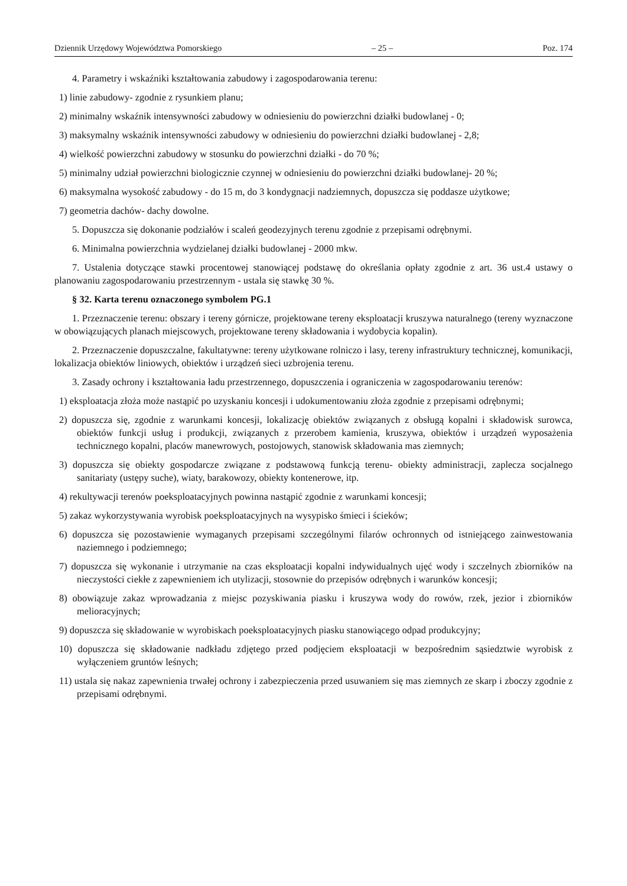Dziennik Urzędowy Województwa Pomorskiego – 25 – Poz. 174
4. Parametry i wskaźniki kształtowania zabudowy i zagospodarowania terenu:
1) linie zabudowy- zgodnie z rysunkiem planu;
2) minimalny wskaźnik intensywności zabudowy w odniesieniu do powierzchni działki budowlanej - 0;
3) maksymalny wskaźnik intensywności zabudowy w odniesieniu do powierzchni działki budowlanej - 2,8;
4) wielkość powierzchni zabudowy w stosunku do powierzchni działki - do 70 %;
5) minimalny udział powierzchni biologicznie czynnej w odniesieniu do powierzchni działki budowlanej- 20 %;
6) maksymalna wysokość zabudowy - do 15 m, do 3 kondygnacji nadziemnych, dopuszcza się poddasze użytkowe;
7) geometria dachów- dachy dowolne.
5. Dopuszcza się dokonanie podziałów i scaleń geodezyjnych terenu zgodnie z przepisami odrębnymi.
6. Minimalna powierzchnia wydzielanej działki budowlanej - 2000 mkw.
7. Ustalenia dotyczące stawki procentowej stanowiącej podstawę do określania opłaty zgodnie z art. 36 ust.4 ustawy o planowaniu zagospodarowaniu przestrzennym - ustala się stawkę 30 %.
§ 32. Karta terenu oznaczonego symbolem PG.1
1. Przeznaczenie terenu: obszary i tereny górnicze, projektowane tereny eksploatacji kruszywa naturalnego (tereny wyznaczone w obowiązujących planach miejscowych, projektowane tereny składowania i wydobycia kopalin).
2. Przeznaczenie dopuszczalne, fakultatywne: tereny użytkowane rolniczo i lasy, tereny infrastruktury technicznej, komunikacji, lokalizacja obiektów liniowych, obiektów i urządzeń sieci uzbrojenia terenu.
3. Zasady ochrony i kształtowania ładu przestrzennego, dopuszczenia i ograniczenia w zagospodarowaniu terenów:
1) eksploatacja złoża może nastąpić po uzyskaniu koncesji i udokumentowaniu złoża zgodnie z przepisami odrębnymi;
2) dopuszcza się, zgodnie z warunkami koncesji, lokalizację obiektów związanych z obsługą kopalni i składowisk surowca, obiektów funkcji usług i produkcji, związanych z przerobem kamienia, kruszywa, obiektów i urządzeń wyposażenia technicznego kopalni, placów manewrowych, postojowych, stanowisk składowania mas ziemnych;
3) dopuszcza się obiekty gospodarcze związane z podstawową funkcją terenu- obiekty administracji, zaplecza socjalnego sanitariaty (ustępy suche), wiaty, barakowozy, obiekty kontenerowe, itp.
4) rekultywacji terenów poeksploatacyjnych powinna nastąpić zgodnie z warunkami koncesji;
5) zakaz wykorzystywania wyrobisk poeksploatacyjnych na wysypisko śmieci i ścieków;
6) dopuszcza się pozostawienie wymaganych przepisami szczególnymi filarów ochronnych od istniejącego zainwestowania naziemnego i podziemnego;
7) dopuszcza się wykonanie i utrzymanie na czas eksploatacji kopalni indywidualnych ujęć wody i szczelnych zbiorników na nieczystości ciekłe z zapewnieniem ich utylizacji, stosownie do przepisów odrębnych i warunków koncesji;
8) obowiązuje zakaz wprowadzania z miejsc pozyskiwania piasku i kruszywa wody do rowów, rzek, jezior i zbiorników melioracyjnych;
9) dopuszcza się składowanie w wyrobiskach poeksploatacyjnych piasku stanowiącego odpad produkcyjny;
10) dopuszcza się składowanie nadkładu zdjętego przed podjęciem eksploatacji w bezpośrednim sąsiedztwie wyrobisk z wyłączeniem gruntów leśnych;
11) ustala się nakaz zapewnienia trwałej ochrony i zabezpieczenia przed usuwaniem się mas ziemnych ze skarp i zboczy zgodnie z przepisami odrębnymi.